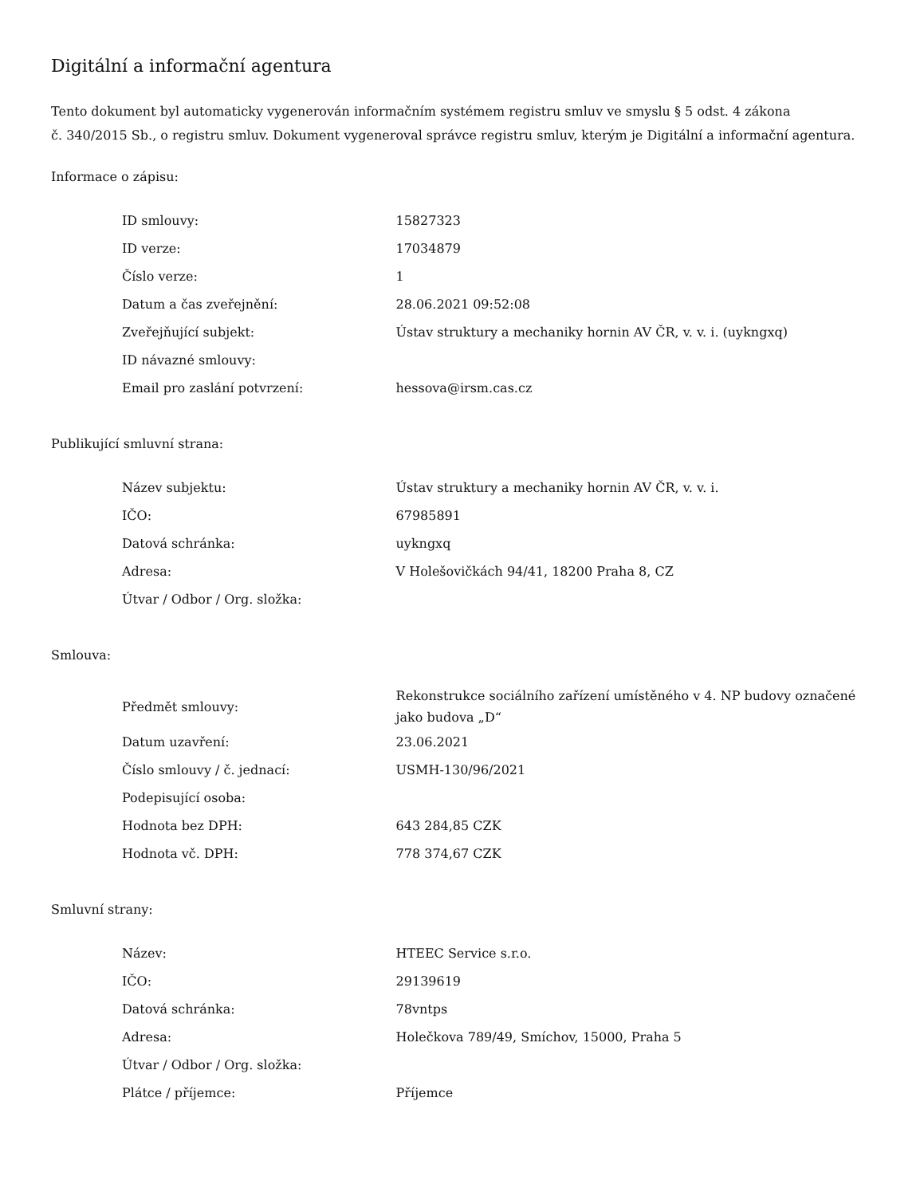Digitální a informační agentura
Tento dokument byl automaticky vygenerován informačním systémem registru smluv ve smyslu § 5 odst. 4 zákona
č. 340/2015 Sb., o registru smluv. Dokument vygeneroval správce registru smluv, kterým je Digitální a informační agentura.
Informace o zápisu:
| ID smlouvy: | 15827323 |
| ID verze: | 17034879 |
| Číslo verze: | 1 |
| Datum a čas zveřejnění: | 28.06.2021 09:52:08 |
| Zveřejňující subjekt: | Ústav struktury a mechaniky hornin AV ČR, v. v. i. (uykngxq) |
| ID návazné smlouvy: | |
| Email pro zaslání potvrzení: | hessova@irsm.cas.cz |
Publikující smluvní strana:
| Název subjektu: | Ústav struktury a mechaniky hornin AV ČR, v. v. i. |
| IČO: | 67985891 |
| Datová schránka: | uykngxq |
| Adresa: | V Holešovičkách 94/41, 18200 Praha 8, CZ |
| Útvar / Odbor / Org. složka: | |
Smlouva:
| Předmět smlouvy: | Rekonstrukce sociálního zařízení umístěného v 4. NP budovy označené jako budova „D“ |
| Datum uzavření: | 23.06.2021 |
| Číslo smlouvy / č. jednací: | USMH-130/96/2021 |
| Podepisující osoba: | |
| Hodnota bez DPH: | 643 284,85 CZK |
| Hodnota vč. DPH: | 778 374,67 CZK |
Smluvní strany:
| Název: | HTEEC Service s.r.o. |
| IČO: | 29139619 |
| Datová schránka: | 78vntps |
| Adresa: | Holečkova 789/49, Smíchov, 15000, Praha 5 |
| Útvar / Odbor / Org. složka: | |
| Plátce / příjemce: | Příjemce |